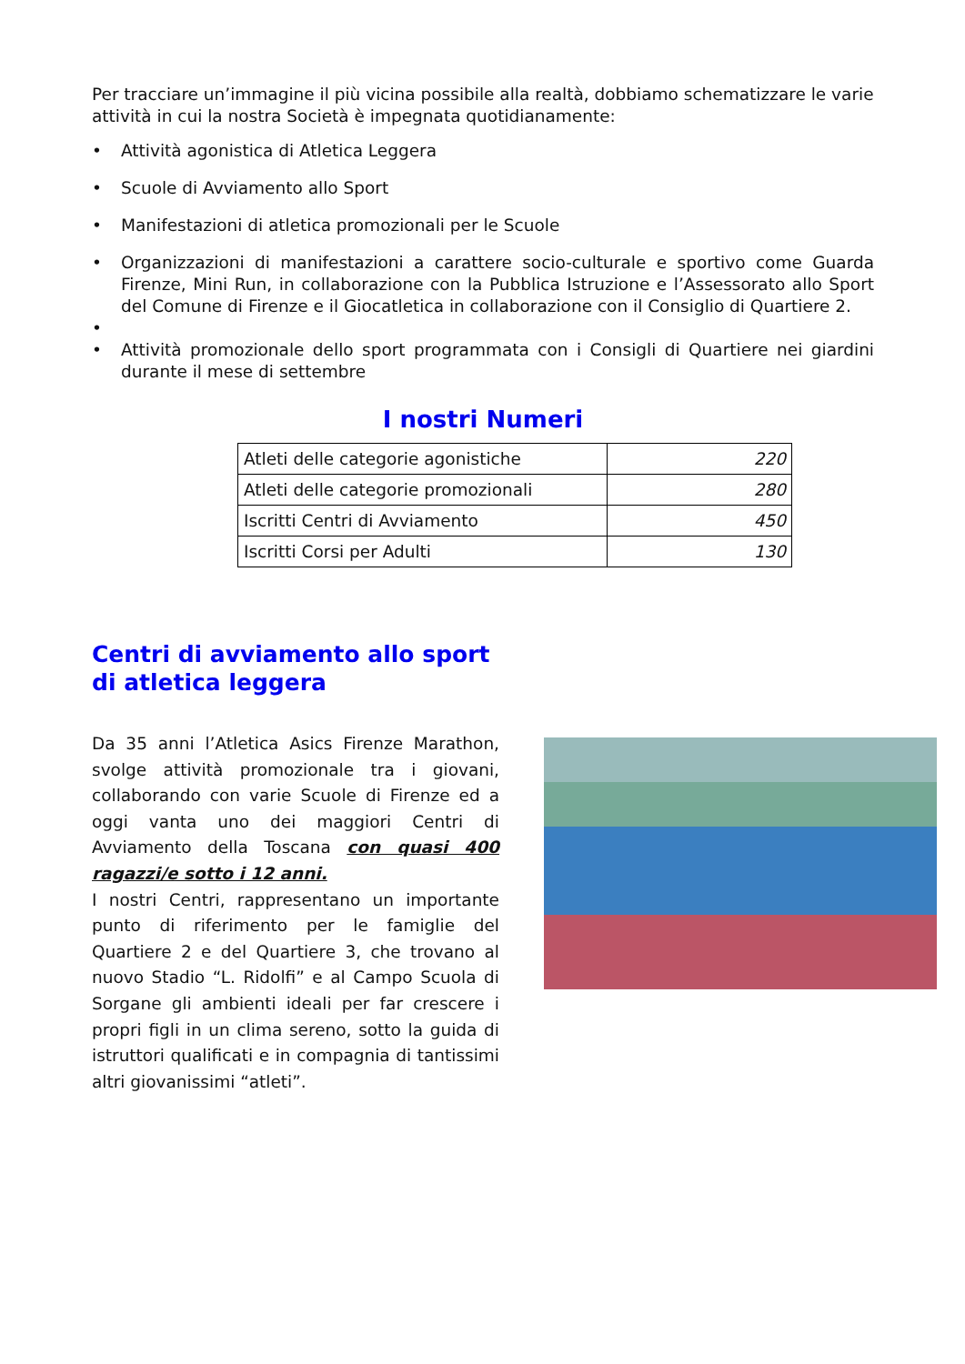Per tracciare un’immagine il più vicina possibile alla realtà, dobbiamo schematizzare le varie attività in cui la nostra Società è impegnata quotidianamente:
• Attività agonistica di Atletica Leggera
• Scuole di Avviamento allo Sport
• Manifestazioni di atletica promozionali per le Scuole
• Organizzazioni di manifestazioni a carattere socio-culturale e sportivo come Guarda Firenze, Mini Run, in collaborazione con la Pubblica Istruzione e l’Assessorato allo Sport del Comune di Firenze e il Giocatletica in collaborazione con il Consiglio di Quartiere 2.
•
• Attività promozionale dello sport programmata con i Consigli di Quartiere nei giardini durante il mese di settembre
I nostri Numeri
| Atleti delle categorie agonistiche | 220 |
| Atleti delle categorie promozionali | 280 |
| Iscritti Centri di Avviamento | 450 |
| Iscritti Corsi per Adulti | 130 |
Centri di avviamento allo sport
di atletica leggera
Da 35 anni l’Atletica Asics Firenze Marathon, svolge attività promozionale tra i giovani, collaborando con varie Scuole di Firenze ed a oggi vanta uno dei maggiori Centri di Avviamento della Toscana con quasi 400 ragazzi/e sotto i 12 anni.
I nostri Centri, rappresentano un importante punto di riferimento per le famiglie del Quartiere 2 e del Quartiere 3, che trovano al nuovo Stadio “L. Ridolfi” e al Campo Scuola di Sorgane gli ambienti ideali per far crescere i propri figli in un clima sereno, sotto la guida di istruttori qualificati e in compagnia di tantissimi altri giovanissimi “atleti”.